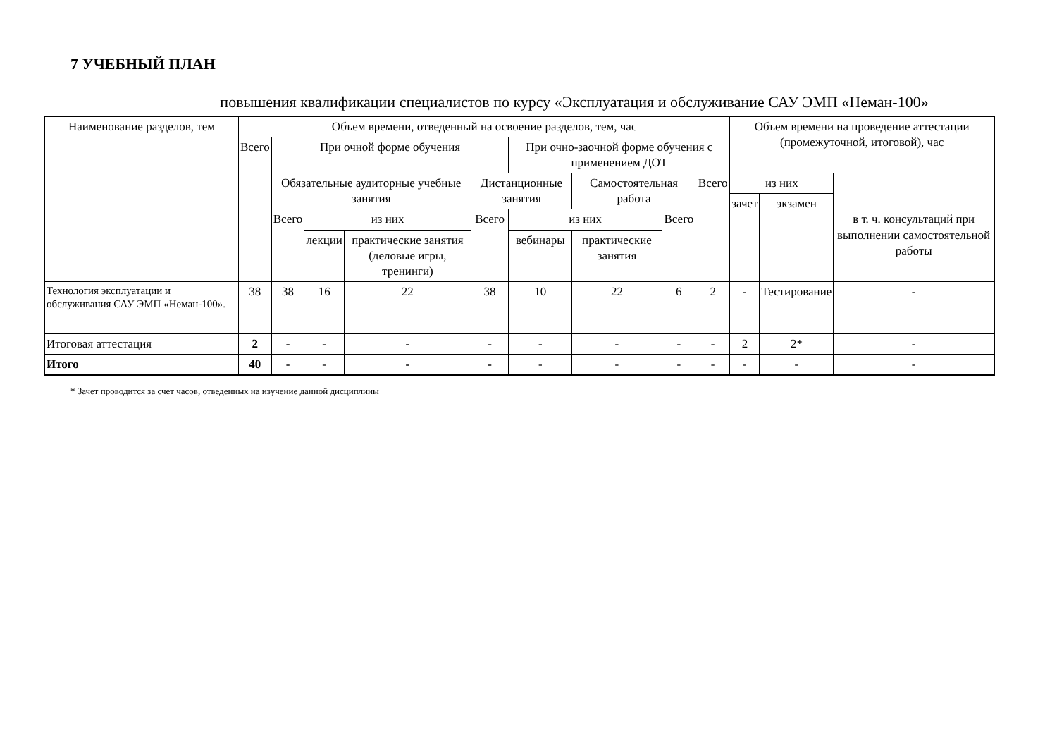7 УЧЕБНЫЙ ПЛАН
повышения квалификации специалистов по курсу «Эксплуатация и обслуживание САУ ЭМП «Неман-100»
| Наименование разделов, тем | Объем времени, отведенный на освоение разделов, тем, час | | | | | | | | | Объем времени на проведение аттестации (промежуточной, итоговой), час | | |
| --- | --- | --- | --- | --- | --- | --- | --- | --- | --- | --- | --- | --- |
| | Всего | При очной форме обучения | | | | При очно-заочной форме обучения с применением ДОТ | | | | | | |
| | | Обязательные аудиторные учебные занятия | | | Дистанционные занятия | | Самостоятельная работа | | Всего | из них | | |
| | | | | | | | | | | зачет | экзамен | |
| | | Всего | из них | | Всего | из них | | Всего | | | | в т. ч. консультаций при выполнении самостоятельной работы |
| | | | лекции | практические занятия (деловые игры, тренинги) | | вебинары | практические занятия | | | | | |
| Технология эксплуатации и обслуживания САУ ЭМП «Неман-100». | 38 | 38 | 16 | 22 | 38 | 10 | 22 | 6 | 2 | - | Тестирование | - |
| Итоговая аттестация | 2 | - | - | - | - | - | - | - | - | 2 | 2* | - |
| Итого | 40 | - | - | - | - | - | - | - | - | - | - | - |
* Зачет проводится за счет часов, отведенных на изучение данной дисциплины